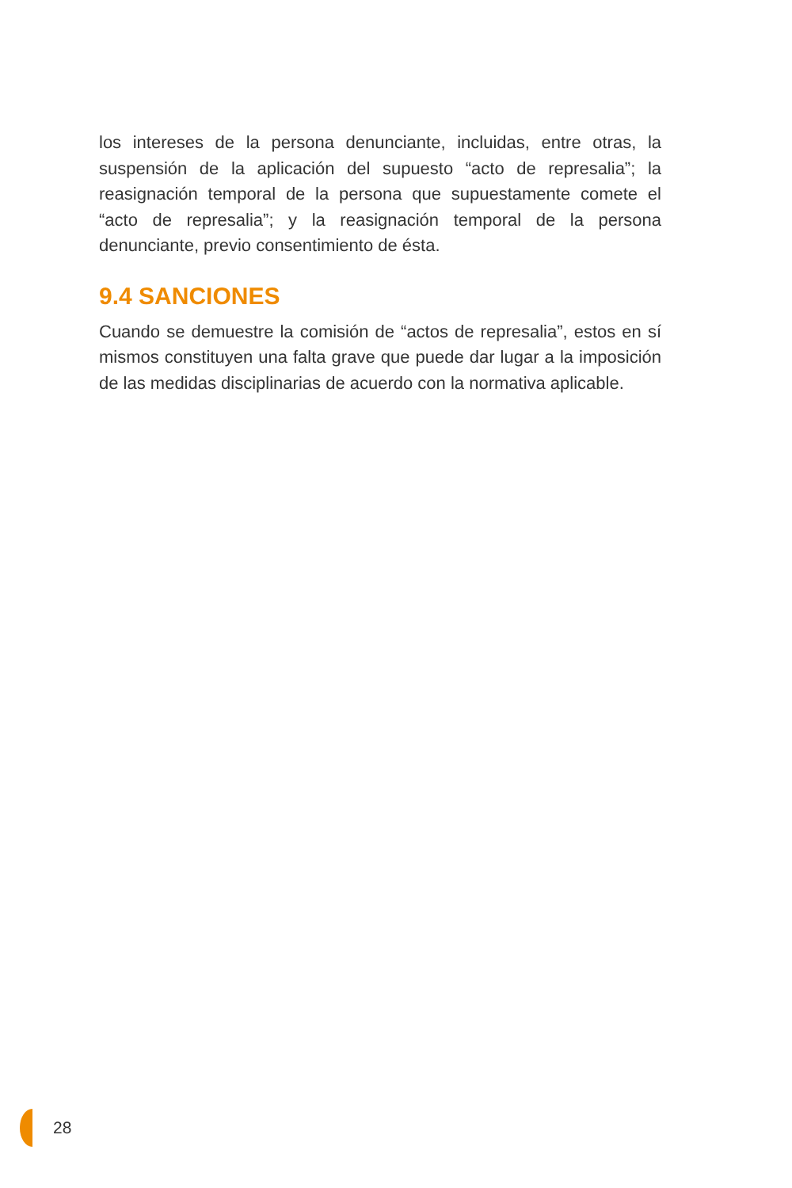los intereses de la persona denunciante, incluidas, entre otras, la suspensión de la aplicación del supuesto “acto de represalia”; la reasignación temporal de la persona que supuestamente comete el “acto de represalia”; y la reasignación temporal de la persona denunciante, previo consentimiento de ésta.
9.4 SANCIONES
Cuando se demuestre la comisión de “actos de represalia”, estos en sí mismos constituyen una falta grave que puede dar lugar a la imposición de las medidas disciplinarias de acuerdo con la normativa aplicable.
28